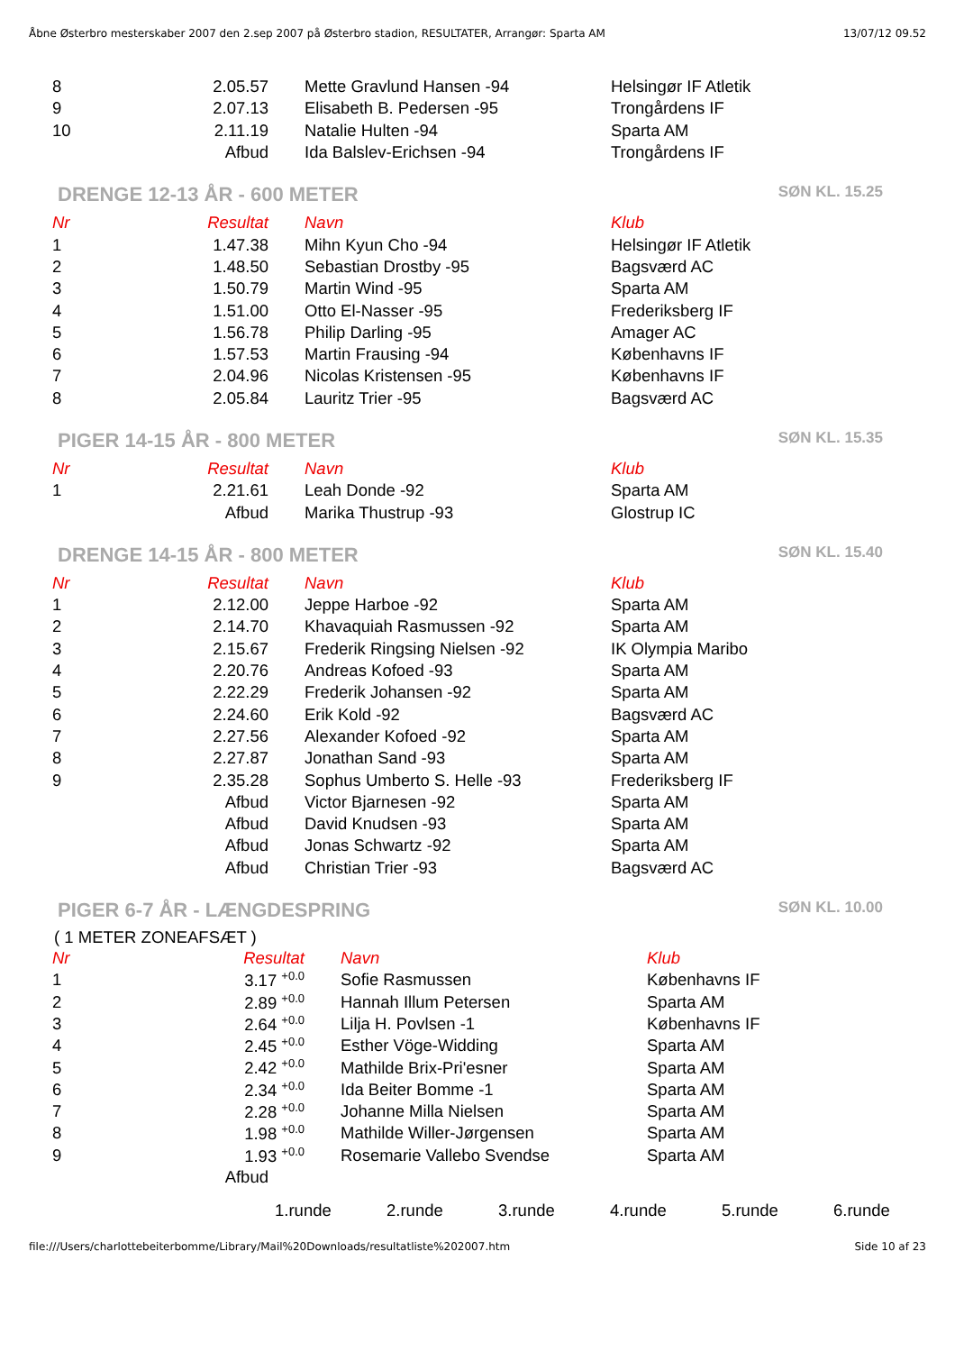Åbne Østerbro mesterskaber 2007 den 2.sep 2007 på Østerbro stadion, RESULTATER, Arrangør: Sparta AM 13/07/12 09.52
| 8 | 2.05.57 | Mette Gravlund Hansen -94 | Helsingør IF Atletik |
| 9 | 2.07.13 | Elisabeth B. Pedersen -95 | Trongårdens IF |
| 10 | 2.11.19 | Natalie Hulten -94 | Sparta AM |
| | Afbud | Ida Balslev-Erichsen -94 | Trongårdens IF |
DRENGE 12-13 ÅR - 600 METER SØN KL. 15.25
| Nr | Resultat | Navn | Klub |
| --- | --- | --- | --- |
| 1 | 1.47.38 | Mihn Kyun Cho -94 | Helsingør IF Atletik |
| 2 | 1.48.50 | Sebastian Drostby -95 | Bagsværd AC |
| 3 | 1.50.79 | Martin Wind -95 | Sparta AM |
| 4 | 1.51.00 | Otto El-Nasser -95 | Frederiksberg IF |
| 5 | 1.56.78 | Philip Darling -95 | Amager AC |
| 6 | 1.57.53 | Martin Frausing -94 | Københavns IF |
| 7 | 2.04.96 | Nicolas Kristensen -95 | Københavns IF |
| 8 | 2.05.84 | Lauritz Trier -95 | Bagsværd AC |
PIGER 14-15 ÅR - 800 METER SØN KL. 15.35
| Nr | Resultat | Navn | Klub |
| --- | --- | --- | --- |
| 1 | 2.21.61 | Leah Donde -92 | Sparta AM |
| | Afbud | Marika Thustrup -93 | Glostrup IC |
DRENGE 14-15 ÅR - 800 METER SØN KL. 15.40
| Nr | Resultat | Navn | Klub |
| --- | --- | --- | --- |
| 1 | 2.12.00 | Jeppe Harboe -92 | Sparta AM |
| 2 | 2.14.70 | Khavaquiah Rasmussen -92 | Sparta AM |
| 3 | 2.15.67 | Frederik Ringsing Nielsen -92 | IK Olympia Maribo |
| 4 | 2.20.76 | Andreas Kofoed -93 | Sparta AM |
| 5 | 2.22.29 | Frederik Johansen -92 | Sparta AM |
| 6 | 2.24.60 | Erik Kold -92 | Bagsværd AC |
| 7 | 2.27.56 | Alexander Kofoed -92 | Sparta AM |
| 8 | 2.27.87 | Jonathan Sand -93 | Sparta AM |
| 9 | 2.35.28 | Sophus Umberto S. Helle -93 | Frederiksberg IF |
| | Afbud | Victor Bjarnesen -92 | Sparta AM |
| | Afbud | David Knudsen -93 | Sparta AM |
| | Afbud | Jonas Schwartz -92 | Sparta AM |
| | Afbud | Christian Trier -93 | Bagsværd AC |
PIGER 6-7 ÅR - LÆNGDESPRING SØN KL. 10.00
( 1 METER ZONEAFSÆT )
| Nr | Resultat | Navn | Klub |
| --- | --- | --- | --- |
| 1 | 3.17 <sup>+0.0</sup> | Sofie Rasmussen | Københavns IF |
| 2 | 2.89 <sup>+0.0</sup> | Hannah Illum Petersen | Sparta AM |
| 3 | 2.64 <sup>+0.0</sup> | Lilja H. Povlsen -1 | Københavns IF |
| 4 | 2.45 <sup>+0.0</sup> | Esther Vöge-Widding | Sparta AM |
| 5 | 2.42 <sup>+0.0</sup> | Mathilde Brix-Pri'esner | Sparta AM |
| 6 | 2.34 <sup>+0.0</sup> | Ida Beiter Bomme -1 | Sparta AM |
| 7 | 2.28 <sup>+0.0</sup> | Johanne Milla Nielsen | Sparta AM |
| 8 | 1.98 <sup>+0.0</sup> | Mathilde Willer-Jørgensen | Sparta AM |
| 9 | 1.93 <sup>+0.0</sup> | Rosemarie Vallebo Svendse | Sparta AM |
| | Afbud | | |
1.runde 2.runde 3.runde 4.runde 5.runde 6.runde
file:///Users/charlottebeiterbomme/Library/Mail%20Downloads/resultatliste%202007.htm Side 10 af 23